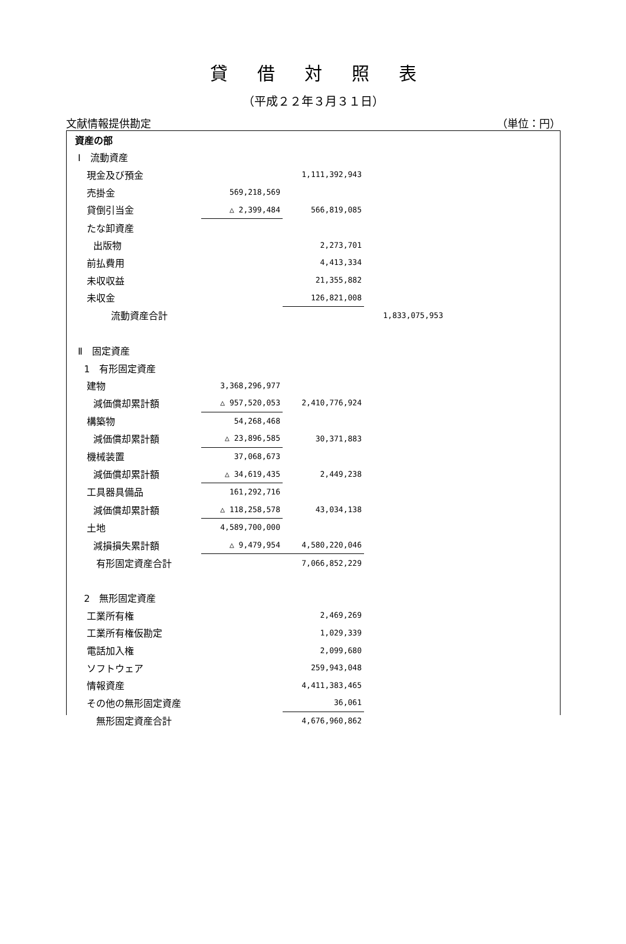貸借対照表
（平成２２年３月３１日）
文献情報提供勘定 （単位：円）
| 資産の部 | | | |
| Ⅰ 流動資産 | | | |
| 現金及び預金 | | 1,111,392,943 | |
| 売掛金 | 569,218,569 | | |
| 貸倒引当金 | △ 2,399,484 | 566,819,085 | |
| たな卸資産 | | | |
| 出版物 | | 2,273,701 | |
| 前払費用 | | 4,413,334 | |
| 未収収益 | | 21,355,882 | |
| 未収金 | | 126,821,008 | |
| 流動資産合計 | | | 1,833,075,953 |
| Ⅱ 固定資産 | | | |
| 1 有形固定資産 | | | |
| 建物 | 3,368,296,977 | | |
| 減価償却累計額 | △ 957,520,053 | 2,410,776,924 | |
| 構築物 | 54,268,468 | | |
| 減価償却累計額 | △ 23,896,585 | 30,371,883 | |
| 機械装置 | 37,068,673 | | |
| 減価償却累計額 | △ 34,619,435 | 2,449,238 | |
| 工具器具備品 | 161,292,716 | | |
| 減価償却累計額 | △ 118,258,578 | 43,034,138 | |
| 土地 | 4,589,700,000 | | |
| 減損損失累計額 | △ 9,479,954 | 4,580,220,046 | |
| 有形固定資産合計 | | 7,066,852,229 | |
| 2 無形固定資産 | | | |
| 工業所有権 | | 2,469,269 | |
| 工業所有権仮勘定 | | 1,029,339 | |
| 電話加入権 | | 2,099,680 | |
| ソフトウェア | | 259,943,048 | |
| 情報資産 | | 4,411,383,465 | |
| その他の無形固定資産 | | 36,061 | |
| 無形固定資産合計 | | 4,676,960,862 | |